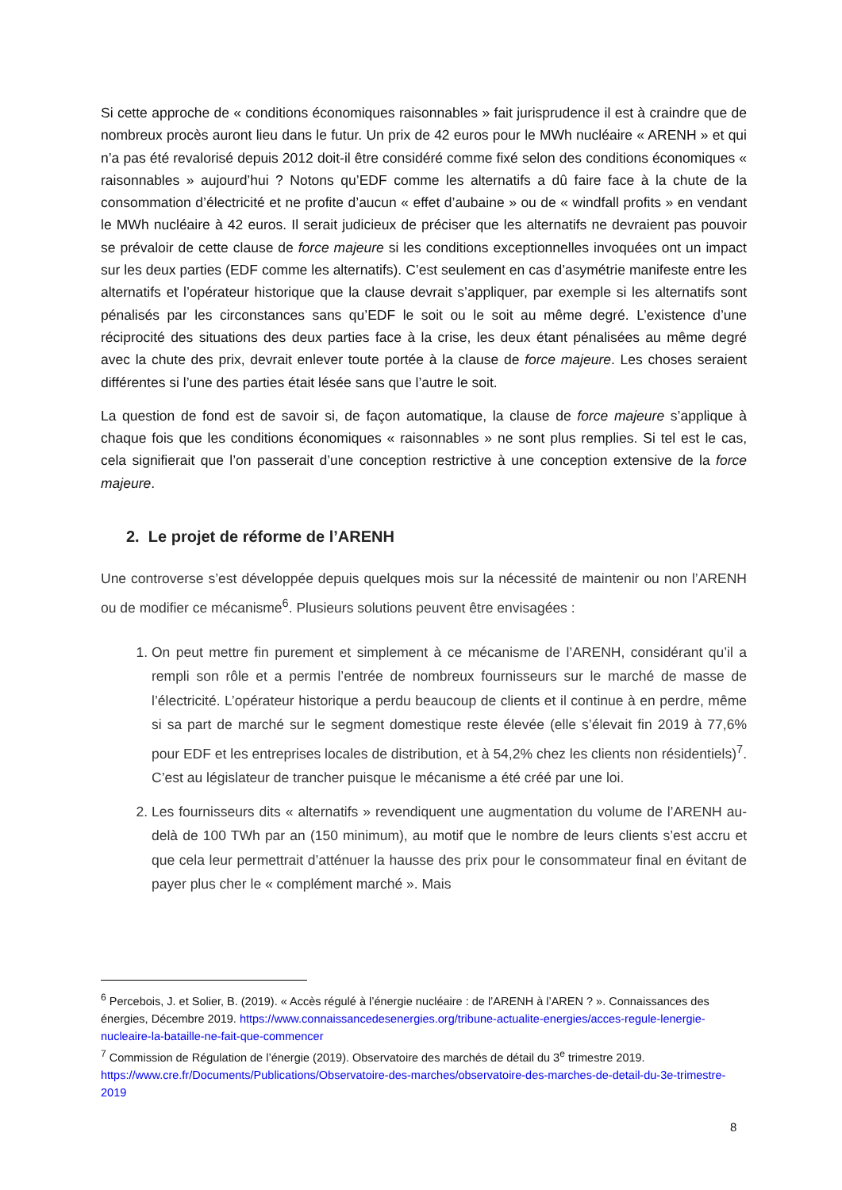Si cette approche de « conditions économiques raisonnables » fait jurisprudence il est à craindre que de nombreux procès auront lieu dans le futur. Un prix de 42 euros pour le MWh nucléaire « ARENH » et qui n’a pas été revalorisé depuis 2012 doit-il être considéré comme fixé selon des conditions économiques « raisonnables » aujourd’hui ? Notons qu’EDF comme les alternatifs a dû faire face à la chute de la consommation d’électricité et ne profite d’aucun « effet d’aubaine » ou de « windfall profits » en vendant le MWh nucléaire à 42 euros. Il serait judicieux de préciser que les alternatifs ne devraient pas pouvoir se prévaloir de cette clause de force majeure si les conditions exceptionnelles invoquées ont un impact sur les deux parties (EDF comme les alternatifs). C’est seulement en cas d’asymétrie manifeste entre les alternatifs et l’opérateur historique que la clause devrait s’appliquer, par exemple si les alternatifs sont pénalisés par les circonstances sans qu’EDF le soit ou le soit au même degré. L’existence d’une réciprocité des situations des deux parties face à la crise, les deux étant pénalisées au même degré avec la chute des prix, devrait enlever toute portée à la clause de force majeure. Les choses seraient différentes si l’une des parties était lésée sans que l’autre le soit.
La question de fond est de savoir si, de façon automatique, la clause de force majeure s’applique à chaque fois que les conditions économiques « raisonnables » ne sont plus remplies. Si tel est le cas, cela signifierait que l’on passerait d’une conception restrictive à une conception extensive de la force majeure.
2. Le projet de réforme de l’ARENH
Une controverse s’est développée depuis quelques mois sur la nécessité de maintenir ou non l’ARENH ou de modifier ce mécanisme<sup>6</sup>. Plusieurs solutions peuvent être envisagées :
1. On peut mettre fin purement et simplement à ce mécanisme de l’ARENH, considérant qu’il a rempli son rôle et a permis l’entrée de nombreux fournisseurs sur le marché de masse de l’électricité. L’opérateur historique a perdu beaucoup de clients et il continue à en perdre, même si sa part de marché sur le segment domestique reste élevée (elle s’élevait fin 2019 à 77,6% pour EDF et les entreprises locales de distribution, et à 54,2% chez les clients non résidentiels)<sup>7</sup>. C’est au législateur de trancher puisque le mécanisme a été créé par une loi.
2. Les fournisseurs dits « alternatifs » revendiquent une augmentation du volume de l’ARENH au-delà de 100 TWh par an (150 minimum), au motif que le nombre de leurs clients s’est accru et que cela leur permettrait d’atténuer la hausse des prix pour le consommateur final en évitant de payer plus cher le « complément marché ». Mais
<sup>6</sup> Percebois, J. et Solier, B. (2019). « Accès régulé à l’énergie nucléaire : de l’ARENH à l’AREN ? ». Connaissances des énergies, Décembre 2019. https://www.connaissancedesenergies.org/tribune-actualite-energies/acces-regule-lenergie-nucleaire-la-bataille-ne-fait-que-commencer
<sup>7</sup> Commission de Régulation de l’énergie (2019). Observatoire des marchés de détail du 3<sup>e</sup> trimestre 2019. https://www.cre.fr/Documents/Publications/Observatoire-des-marches/observatoire-des-marches-de-detail-du-3e-trimestre-2019
8